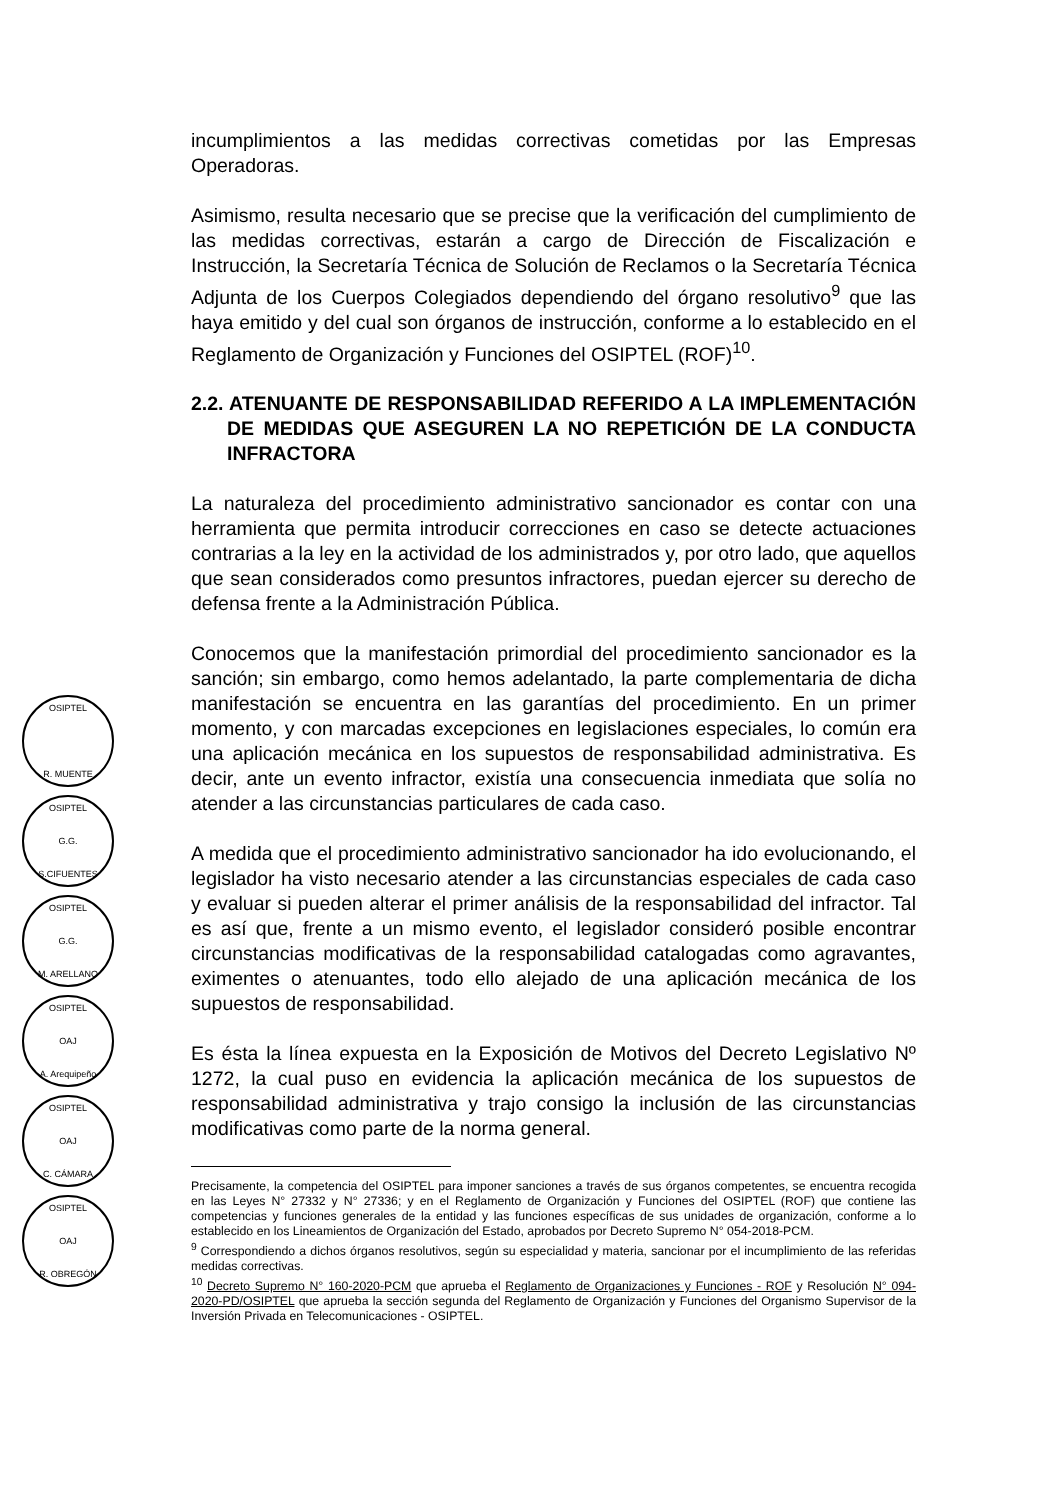incumplimientos a las medidas correctivas cometidas por las Empresas Operadoras.
Asimismo, resulta necesario que se precise que la verificación del cumplimiento de las medidas correctivas, estarán a cargo de Dirección de Fiscalización e Instrucción, la Secretaría Técnica de Solución de Reclamos o la Secretaría Técnica Adjunta de los Cuerpos Colegiados dependiendo del órgano resolutivo<sup>9</sup> que las haya emitido y del cual son órganos de instrucción, conforme a lo establecido en el Reglamento de Organización y Funciones del OSIPTEL (ROF)<sup>10</sup>.
2.2. ATENUANTE DE RESPONSABILIDAD REFERIDO A LA IMPLEMENTACIÓN DE MEDIDAS QUE ASEGUREN LA NO REPETICIÓN DE LA CONDUCTA INFRACTORA
La naturaleza del procedimiento administrativo sancionador es contar con una herramienta que permita introducir correcciones en caso se detecte actuaciones contrarias a la ley en la actividad de los administrados y, por otro lado, que aquellos que sean considerados como presuntos infractores, puedan ejercer su derecho de defensa frente a la Administración Pública.
Conocemos que la manifestación primordial del procedimiento sancionador es la sanción; sin embargo, como hemos adelantado, la parte complementaria de dicha manifestación se encuentra en las garantías del procedimiento. En un primer momento, y con marcadas excepciones en legislaciones especiales, lo común era una aplicación mecánica en los supuestos de responsabilidad administrativa. Es decir, ante un evento infractor, existía una consecuencia inmediata que solía no atender a las circunstancias particulares de cada caso.
A medida que el procedimiento administrativo sancionador ha ido evolucionando, el legislador ha visto necesario atender a las circunstancias especiales de cada caso y evaluar si pueden alterar el primer análisis de la responsabilidad del infractor. Tal es así que, frente a un mismo evento, el legislador consideró posible encontrar circunstancias modificativas de la responsabilidad catalogadas como agravantes, eximentes o atenuantes, todo ello alejado de una aplicación mecánica de los supuestos de responsabilidad.
Es ésta la línea expuesta en la Exposición de Motivos del Decreto Legislativo Nº 1272, la cual puso en evidencia la aplicación mecánica de los supuestos de responsabilidad administrativa y trajo consigo la inclusión de las circunstancias modificativas como parte de la norma general.
Precisamente, la competencia del OSIPTEL para imponer sanciones a través de sus órganos competentes, se encuentra recogida en las Leyes N° 27332 y N° 27336; y en el Reglamento de Organización y Funciones del OSIPTEL (ROF) que contiene las competencias y funciones generales de la entidad y las funciones específicas de sus unidades de organización, conforme a lo establecido en los Lineamientos de Organización del Estado, aprobados por Decreto Supremo N° 054-2018-PCM.
<sup>9</sup> Correspondiendo a dichos órganos resolutivos, según su especialidad y materia, sancionar por el incumplimiento de las referidas medidas correctivas.
<sup>10</sup> Decreto Supremo N° 160-2020-PCM que aprueba el Reglamento de Organizaciones y Funciones - ROF y Resolución N° 094-2020-PD/OSIPTEL que aprueba la sección segunda del Reglamento de Organización y Funciones del Organismo Supervisor de la Inversión Privada en Telecomunicaciones - OSIPTEL.
OSIPTEL
R. MUENTE
OSIPTEL
G.G.
S.CIFUENTES
OSIPTEL
G.G.
M. ARELLANO
OSIPTEL
OAJ
A. Arequipeño
OSIPTEL
OAJ
C. CÁMARA
OSIPTEL
OAJ
R. OBREGÓN